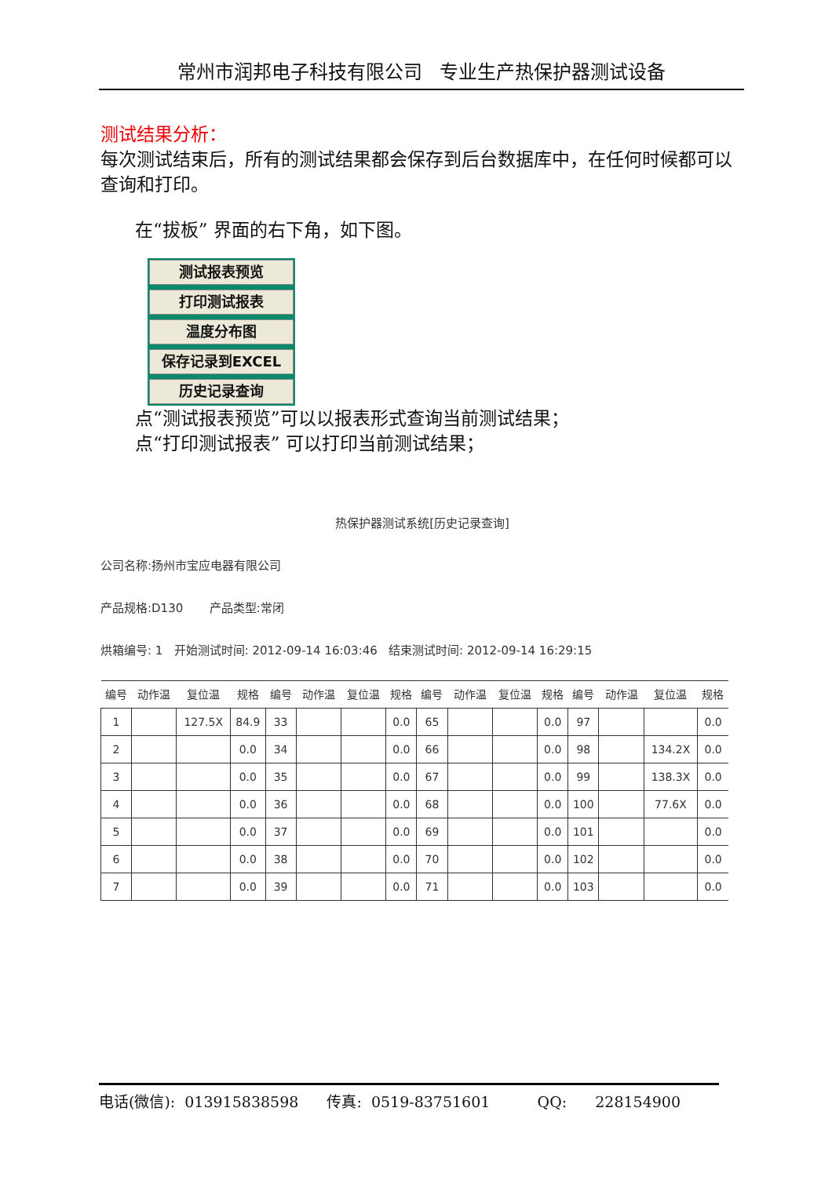常州市润邦电子科技有限公司 专业生产热保护器测试设备
测试结果分析：
每次测试结束后，所有的测试结果都会保存到后台数据库中，在任何时候都可以查询和打印。
在“拔板” 界面的右下角，如下图。
测试报表预览
打印测试报表
温度分布图
保存记录到EXCEL
历史记录查询
点“测试报表预览”可以以报表形式查询当前测试结果；
点“打印测试报表” 可以打印当前测试结果；
热保护器测试系统[历史记录查询]
公司名称:扬州市宝应电器有限公司
产品规格:D130 产品类型:常闭
烘箱编号: 1 开始测试时间: 2012-09-14 16:03:46 结束测试时间: 2012-09-14 16:29:15
| 编号 | 动作温 | 复位温 | 规格 | 编号 | 动作温 | 复位温 | 规格 | 编号 | 动作温 | 复位温 | 规格 | 编号 | 动作温 | 复位温 | 规格 |
| --- | --- | --- | --- | --- | --- | --- | --- | --- | --- | --- | --- | --- | --- | --- | --- |
| 1 | | 127.5X | 84.9 | 33 | | | 0.0 | 65 | | | 0.0 | 97 | | | 0.0 |
| 2 | | | 0.0 | 34 | | | 0.0 | 66 | | | 0.0 | 98 | | 134.2X | 0.0 |
| 3 | | | 0.0 | 35 | | | 0.0 | 67 | | | 0.0 | 99 | | 138.3X | 0.0 |
| 4 | | | 0.0 | 36 | | | 0.0 | 68 | | | 0.0 | 100 | | 77.6X | 0.0 |
| 5 | | | 0.0 | 37 | | | 0.0 | 69 | | | 0.0 | 101 | | | 0.0 |
| 6 | | | 0.0 | 38 | | | 0.0 | 70 | | | 0.0 | 102 | | | 0.0 |
| 7 | | | 0.0 | 39 | | | 0.0 | 71 | | | 0.0 | 103 | | | 0.0 |
电话(微信): 013915838598 传真: 0519-83751601 QQ: 228154900